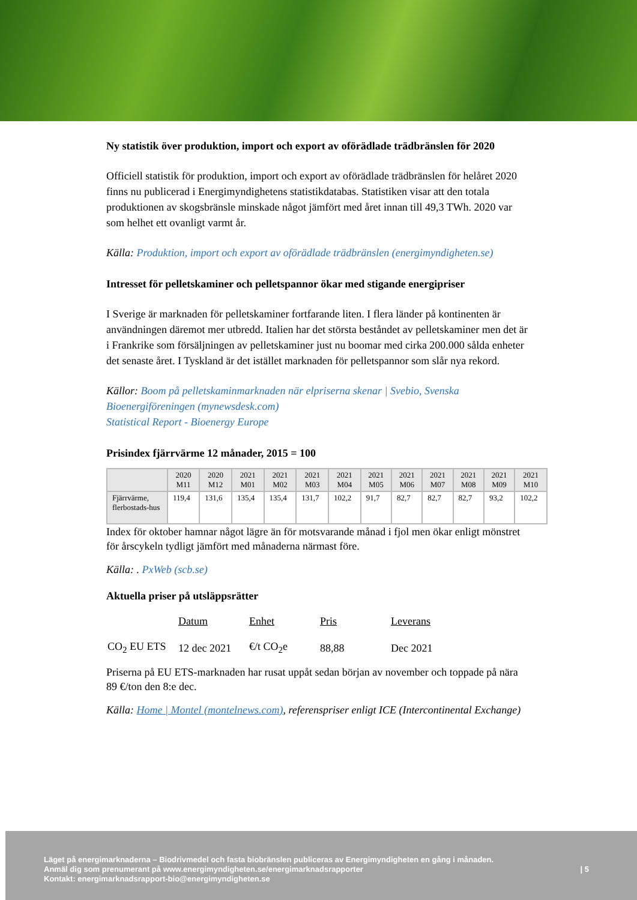Ny statistik över produktion, import och export av oförädlade trädbränslen för 2020
Officiell statistik för produktion, import och export av oförädlade trädbränslen för helåret 2020 finns nu publicerad i Energimyndighetens statistikdatabas. Statistiken visar att den totala produktionen av skogsbränsle minskade något jämfört med året innan till 49,3 TWh. 2020 var som helhet ett ovanligt varmt år.
Källa: Produktion, import och export av oförädlade trädbränslen (energimyndigheten.se)
Intresset för pelletskaminer och pelletspannor ökar med stigande energipriser
I Sverige är marknaden för pelletskaminer fortfarande liten. I flera länder på kontinenten är användningen däremot mer utbredd. Italien har det största beståndet av pelletskaminer men det är i Frankrike som försäljningen av pelletskaminer just nu boomar med cirka 200.000 sålda enheter det senaste året. I Tyskland är det istället marknaden för pelletspannor som slår nya rekord.
Källor: Boom på pelletskaminmarknaden när elpriserna skenar | Svebio, Svenska Bioenergiföreningen (mynewsdesk.com)
Statistical Report - Bioenergy Europe
Prisindex fjärrvärme 12 månader, 2015 = 100
| | 2020 M11 | 2020 M12 | 2021 M01 | 2021 M02 | 2021 M03 | 2021 M04 | 2021 M05 | 2021 M06 | 2021 M07 | 2021 M08 | 2021 M09 | 2021 M10 |
| --- | --- | --- | --- | --- | --- | --- | --- | --- | --- | --- | --- | --- |
| Fjärrvärme, flerbostads-hus | 119,4 | 131,6 | 135,4 | 135,4 | 131,7 | 102,2 | 91,7 | 82,7 | 82,7 | 82,7 | 93,2 | 102,2 |
Index för oktober hamnar något lägre än för motsvarande månad i fjol men ökar enligt mönstret för årscykeln tydligt jämfört med månaderna närmast före.
Källa: . PxWeb (scb.se)
Aktuella priser på utsläppsrätter
| | Datum | Enhet | Pris | Leverans |
| CO<sub>2</sub> EU ETS | 12 dec 2021 | €/t CO<sub>2</sub>e | 88,88 | Dec 2021 |
Priserna på EU ETS-marknaden har rusat uppåt sedan början av november och toppade på nära 89 €/ton den 8:e dec.
Källa: Home | Montel (montelnews.com), referenspriser enligt ICE (Intercontinental Exchange)
Läget på energimarknaderna – Biodrivmedel och fasta biobränslen publiceras av Energimyndigheten en gång i månaden.
Anmäl dig som prenumerant på www.energimyndigheten.se/energimarknadsrapporter | 5
Kontakt: energimarknadsrapport-bio@energimyndigheten.se